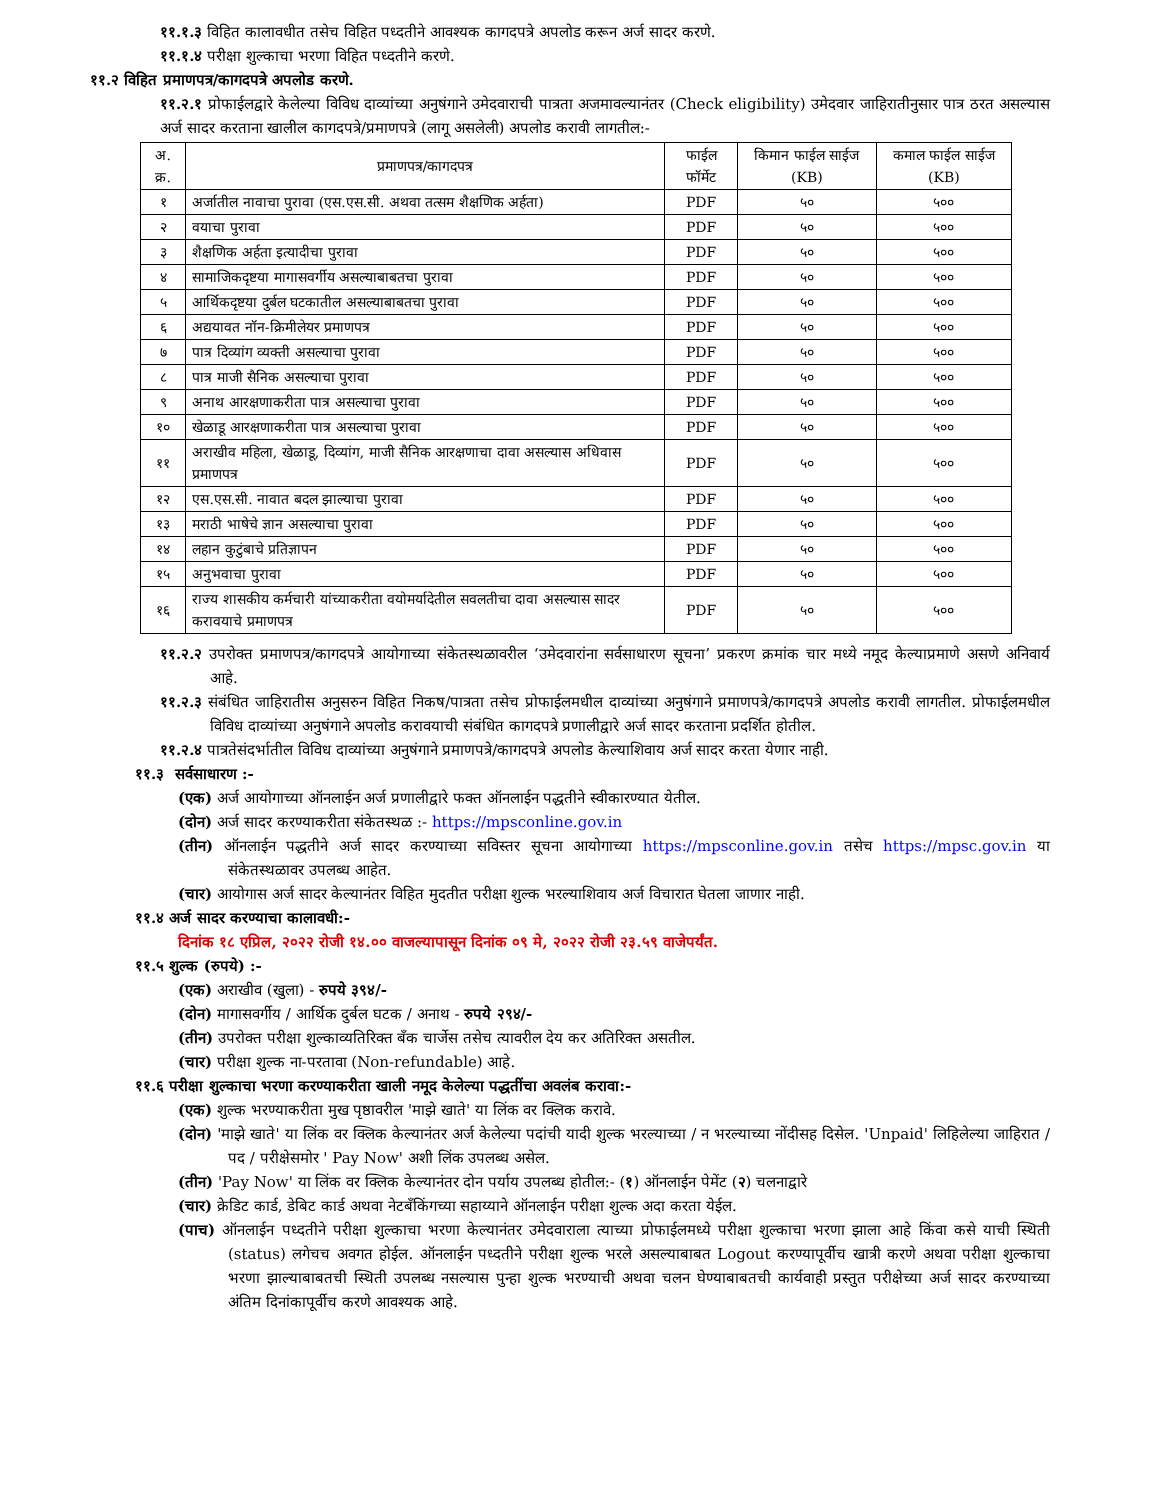११.१.३ विहित कालावधीत तसेच विहित पध्दतीने आवश्यक कागदपत्रे अपलोड करून अर्ज सादर करणे.
११.१.४ परीक्षा शुल्काचा भरणा विहित पध्दतीने करणे.
११.२ विहित प्रमाणपत्र/कागदपत्रे अपलोड करणे.
११.२.१ प्रोफाईलद्वारे केलेल्या विविध दाव्यांच्या अनुषंगाने उमेदवाराची पात्रता अजमावल्यानंतर (Check eligibility) उमेदवार जाहिरातीनुसार पात्र ठरत असल्यास अर्ज सादर करताना खालील कागदपत्रे/प्रमाणपत्रे (लागू असलेली) अपलोड करावी लागतील:-
| अ. क्र. | प्रमाणपत्र/कागदपत्र | फाईल फॉर्मेट | किमान फाईल साईज (KB) | कमाल फाईल साईज (KB) |
| --- | --- | --- | --- | --- |
| १ | अर्जातील नावाचा पुरावा (एस.एस.सी. अथवा तत्सम शैक्षणिक अर्हता) | PDF | ५० | ५०० |
| २ | वयाचा पुरावा | PDF | ५० | ५०० |
| ३ | शैक्षणिक अर्हता इत्यादीचा पुरावा | PDF | ५० | ५०० |
| ४ | सामाजिकदृष्टया मागासवर्गीय असल्याबाबतचा पुरावा | PDF | ५० | ५०० |
| ५ | आर्थिकदृष्टया दुर्बल घटकातील असल्याबाबतचा पुरावा | PDF | ५० | ५०० |
| ६ | अद्ययावत नॉन-क्रिमीलेयर प्रमाणपत्र | PDF | ५० | ५०० |
| ७ | पात्र दिव्यांग व्यक्ती असल्याचा पुरावा | PDF | ५० | ५०० |
| ८ | पात्र माजी सैनिक असल्याचा पुरावा | PDF | ५० | ५०० |
| ९ | अनाथ आरक्षणाकरीता पात्र असल्याचा पुरावा | PDF | ५० | ५०० |
| १० | खेळाडू आरक्षणाकरीता पात्र असल्याचा पुरावा | PDF | ५० | ५०० |
| ११ | अराखीव महिला, खेळाडू, दिव्यांग, माजी सैनिक आरक्षणाचा दावा असल्यास अधिवास प्रमाणपत्र | PDF | ५० | ५०० |
| १२ | एस.एस.सी. नावात बदल झाल्याचा पुरावा | PDF | ५० | ५०० |
| १३ | मराठी भाषेचे ज्ञान असल्याचा पुरावा | PDF | ५० | ५०० |
| १४ | लहान कुटुंबाचे प्रतिज्ञापन | PDF | ५० | ५०० |
| १५ | अनुभवाचा पुरावा | PDF | ५० | ५०० |
| १६ | राज्य शासकीय कर्मचारी यांच्याकरीता वयोमर्यादेतील सवलतीचा दावा असल्यास सादर करावयाचे प्रमाणपत्र | PDF | ५० | ५०० |
११.२.२ उपरोक्त प्रमाणपत्र/कागदपत्रे आयोगाच्या संकेतस्थळावरील ‘उमेदवारांना सर्वसाधारण सूचना’ प्रकरण क्रमांक चार मध्ये नमूद केल्याप्रमाणे असणे अनिवार्य आहे.
११.२.३ संबंधित जाहिरातीस अनुसरुन विहित निकष/पात्रता तसेच प्रोफाईलमधील दाव्यांच्या अनुषंगाने प्रमाणपत्रे/कागदपत्रे अपलोड करावी लागतील. प्रोफाईलमधील विविध दाव्यांच्या अनुषंगाने अपलोड करावयाची संबंधित कागदपत्रे प्रणालीद्वारे अर्ज सादर करताना प्रदर्शित होतील.
११.२.४ पात्रतेसंदर्भातील विविध दाव्यांच्या अनुषंगाने प्रमाणपत्रे/कागदपत्रे अपलोड केल्याशिवाय अर्ज सादर करता येणार नाही.
११.३ सर्वसाधारण :-
(एक) अर्ज आयोगाच्या ऑनलाईन अर्ज प्रणालीद्वारे फक्त ऑनलाईन पद्धतीने स्वीकारण्यात येतील.
(दोन) अर्ज सादर करण्याकरीता संकेतस्थळ :- https://mpsconline.gov.in
(तीन) ऑनलाईन पद्धतीने अर्ज सादर करण्याच्या सविस्तर सूचना आयोगाच्या https://mpsconline.gov.in तसेच https://mpsc.gov.in या संकेतस्थळावर उपलब्ध आहेत.
(चार) आयोगास अर्ज सादर केल्यानंतर विहित मुदतीत परीक्षा शुल्क भरल्याशिवाय अर्ज विचारात घेतला जाणार नाही.
११.४ अर्ज सादर करण्याचा कालावधी:-
दिनांक १८ एप्रिल, २०२२ रोजी १४.०० वाजल्यापासून दिनांक ०९ मे, २०२२ रोजी २३.५९ वाजेपर्यंत.
११.५ शुल्क (रुपये) :-
(एक) अराखीव (खुला) - रुपये ३९४/-
(दोन) मागासवर्गीय / आर्थिक दुर्बल घटक / अनाथ - रुपये २९४/-
(तीन) उपरोक्त परीक्षा शुल्काव्यतिरिक्त बँक चार्जेस तसेच त्यावरील देय कर अतिरिक्त असतील.
(चार) परीक्षा शुल्क ना-परतावा (Non-refundable) आहे.
११.६ परीक्षा शुल्काचा भरणा करण्याकरीता खाली नमूद केलेल्या पद्धतींचा अवलंब करावा:-
(एक) शुल्क भरण्याकरीता मुख पृष्ठावरील 'माझे खाते' या लिंक वर क्लिक करावे.
(दोन) 'माझे खाते' या लिंक वर क्लिक केल्यानंतर अर्ज केलेल्या पदांची यादी शुल्क भरल्याच्या / न भरल्याच्या नोंदीसह दिसेल. 'Unpaid' लिहिलेल्या जाहिरात / पद / परीक्षेसमोर ' Pay Now' अशी लिंक उपलब्ध असेल.
(तीन) 'Pay Now' या लिंक वर क्लिक केल्यानंतर दोन पर्याय उपलब्ध होतील:- (१) ऑनलाईन पेमेंट (२) चलनाद्वारे
(चार) क्रेडिट कार्ड, डेबिट कार्ड अथवा नेटबँकिंगच्या सहाय्याने ऑनलाईन परीक्षा शुल्क अदा करता येईल.
(पाच) ऑनलाईन पध्दतीने परीक्षा शुल्काचा भरणा केल्यानंतर उमेदवाराला त्याच्या प्रोफाईलमध्ये परीक्षा शुल्काचा भरणा झाला आहे किंवा कसे याची स्थिती (status) लगेचच अवगत होईल. ऑनलाईन पध्दतीने परीक्षा शुल्क भरले असल्याबाबत Logout करण्यापूर्वीच खात्री करणे अथवा परीक्षा शुल्काचा भरणा झाल्याबाबतची स्थिती उपलब्ध नसल्यास पुन्हा शुल्क भरण्याची अथवा चलन घेण्याबाबतची कार्यवाही प्रस्तुत परीक्षेच्या अर्ज सादर करण्याच्या अंतिम दिनांकापूर्वीच करणे आवश्यक आहे.